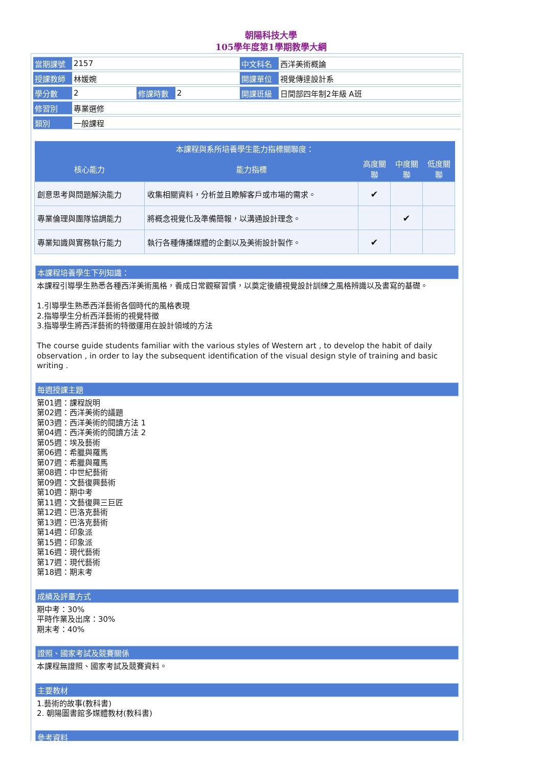朝陽科技大學
105學年度第1學期教學大綱
| 當期課號 | 2157 | | | 中文科名 | 西洋美術概論 |
| 授課教師 | 林媛婉 | | | 開課單位 | 視覺傳達設計系 |
| 學分數 | 2 | 修課時數 | 2 | 開課班級 | 日間部四年制2年級 A班 |
| 修習別 | 專業選修 | | | | |
| 類別 | 一般課程 | | | | |
| 本課程與系所培養學生能力指標關聯度： | | | | |
| --- | --- | --- | --- | --- |
| 核心能力 | 能力指標 | 高度關聯 | 中度關聯 | 低度關聯 |
| 創意思考與問題解決能力 | 收集相關資料，分析並且瞭解客戶或市場的需求。 | ✔ | | |
| 專業倫理與團隊協調能力 | 將概念視覺化及準備簡報，以溝通設計理念。 | | ✔ | |
| 專業知識與實務執行能力 | 執行各種傳播媒體的企劃以及美術設計製作。 | ✔ | | |
本課程培養學生下列知識：
本課程引導學生熟悉各種西洋美術風格，養成日常觀察習慣，以奠定後續視覺設計訓練之風格辨識以及書寫的基礎。
1.引導學生熟悉西洋藝術各個時代的風格表現
2.指導學生分析西洋藝術的視覺特徵
3.指導學生將西洋藝術的特徵運用在設計領域的方法
The course guide students familiar with the various styles of Western art , to develop the habit of daily observation , in order to lay the subsequent identification of the visual design style of training and basic writing .
每週授課主題
第01週：課程說明
第02週：西洋美術的議題
第03週：西洋美術的閱讀方法 1
第04週：西洋美術的閱讀方法 2
第05週：埃及藝術
第06週：希臘與羅馬
第07週：希臘與羅馬
第08週：中世紀藝術
第09週：文藝復興藝術
第10週：期中考
第11週：文藝復興三巨匠
第12週：巴洛克藝術
第13週：巴洛克藝術
第14週：印象派
第15週：印象派
第16週：現代藝術
第17週：現代藝術
第18週：期末考
成績及評量方式
期中考：30%
平時作業及出席：30%
期末考：40%
證照、國家考試及競賽關係
本課程無證照、國家考試及競賽資料。
主要教材
1.藝術的故事(教科書)
2. 朝陽圖書館多媒體教材(教科書)
參考資料